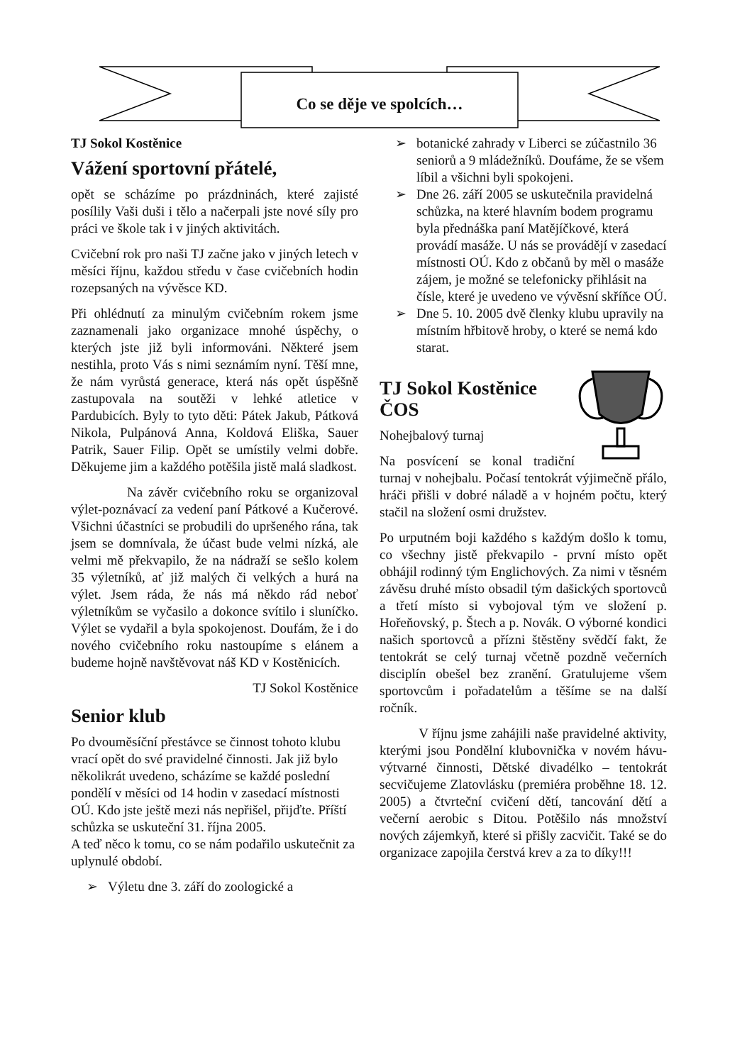Co se děje ve spolcích…
TJ Sokol Kostěnice
Vážení sportovní přátelé,
opět se scházíme po prázdninách, které zajisté posílily Vaši duši i tělo a načerpali jste nové síly pro práci ve škole tak i v jiných aktivitách.
Cvičební rok pro naši TJ začne jako v jiných letech v měsíci říjnu, každou středu v čase cvičebních hodin rozepsaných na vývěsce KD.
Při ohlédnutí za minulým cvičebním rokem jsme zaznamenali jako organizace mnohé úspěchy, o kterých jste již byli informováni. Některé jsem nestihla, proto Vás s nimi seznámím nyní. Těší mne, že nám vyrůstá generace, která nás opět úspěšně zastupovala na soutěži v lehké atletice v Pardubicích. Byly to tyto děti: Pátek Jakub, Pátková Nikola, Pulpánová Anna, Koldová Eliška, Sauer Patrik, Sauer Filip. Opět se umístily velmi dobře. Děkujeme jim a každého potěšila jistě malá sladkost.
Na závěr cvičebního roku se organizoval výlet-poznávací za vedení paní Pátkové a Kučerové. Všichni účastníci se probudili do upršeného rána, tak jsem se domnívala, že účast bude velmi nízká, ale velmi mě překvapilo, že na nádraží se sešlo kolem 35 výletníků, ať již malých či velkých a hurá na výlet. Jsem ráda, že nás má někdo rád neboť výletníkům se vyčasilo a dokonce svítilo i sluníčko. Výlet se vydařil a byla spokojenost. Doufám, že i do nového cvičebního roku nastoupíme s elánem a budeme hojně navštěvovat náš KD v Kostěnicích.
TJ Sokol Kostěnice
Senior klub
Po dvouměsíční přestávce se činnost tohoto klubu vrací opět do své pravidelné činnosti. Jak již bylo několikrát uvedeno, scházíme se každé poslední pondělí v měsíci od 14 hodin v zasedací místnosti OÚ. Kdo jste ještě mezi nás nepřišel, přijďte. Příští schůzka se uskuteční 31. října 2005.
A teď něco k tomu, co se nám podařilo uskutečnit za uplynulé období.
➢ Výletu dne 3. září do zoologické a
➢ botanické zahrady v Liberci se zúčastnilo 36 seniorů a 9 mládežníků. Doufáme, že se všem líbil a všichni byli spokojeni.
➢ Dne 26. září 2005 se uskutečnila pravidelná schůzka, na které hlavním bodem programu byla přednáška paní Matějíčkové, která provádí masáže. U nás se provádějí v zasedací místnosti OÚ. Kdo z občanů by měl o masáže zájem, je možné se telefonicky přihlásit na čísle, které je uvedeno ve vývěsní skříňce OÚ.
➢ Dne 5. 10. 2005 dvě členky klubu upravily na místním hřbitově hroby, o které se nemá kdo starat.
TJ Sokol Kostěnice ČOS
Nohejbalový turnaj
Na posvícení se konal tradiční turnaj v nohejbalu. Počasí tentokrát výjimečně přálo, hráči přišli v dobré náladě a v hojném počtu, který stačil na složení osmi družstev.
Po urputném boji každého s každým došlo k tomu, co všechny jistě překvapilo - první místo opět obhájil rodinný tým Englichových. Za nimi v těsném závěsu druhé místo obsadil tým dašických sportovců a třetí místo si vybojoval tým ve složení p. Hořeňovský, p. Štech a p. Novák. O výborné kondici našich sportovců a přízni štěstěny svědčí fakt, že tentokrát se celý turnaj včetně pozdně večerních disciplín obešel bez zranění. Gratulujeme všem sportovcům i pořadatelům a těšíme se na další ročník.
V říjnu jsme zahájili naše pravidelné aktivity, kterými jsou Pondělní klubovnička v novém hávu- výtvarné činnosti, Dětské divadélko – tentokrát secvičujeme Zlatovlásku (premiéra proběhne 18. 12. 2005) a čtvrteční cvičení dětí, tancování dětí a večerní aerobic s Ditou. Potěšilo nás množství nových zájemkyň, které si přišly zacvičit. Také se do organizace zapojila čerstvá krev a za to díky!!!